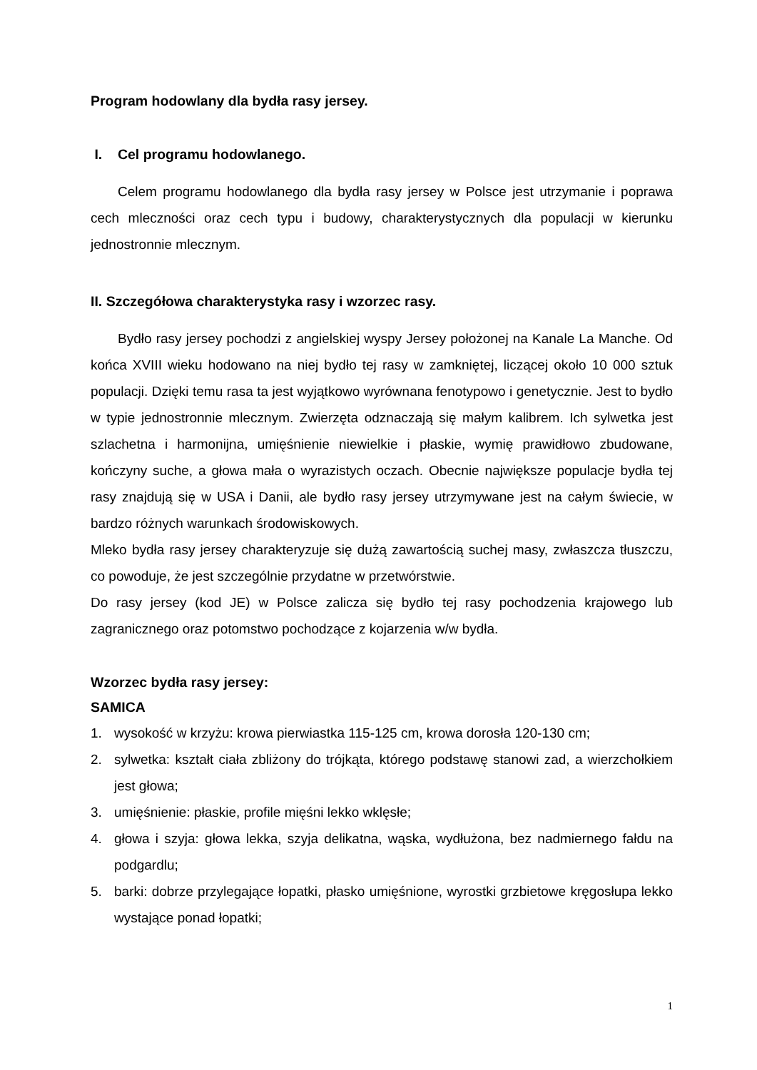Program hodowlany dla bydła rasy jersey.
I. Cel programu hodowlanego.
Celem programu hodowlanego dla bydła rasy jersey w Polsce jest utrzymanie i poprawa cech mleczności oraz cech typu i budowy, charakterystycznych dla populacji w kierunku jednostronnie mlecznym.
II. Szczegółowa charakterystyka rasy i wzorzec rasy.
Bydło rasy jersey pochodzi z angielskiej wyspy Jersey położonej na Kanale La Manche. Od końca XVIII wieku hodowano na niej bydło tej rasy w zamkniętej, liczącej około 10 000 sztuk populacji. Dzięki temu rasa ta jest wyjątkowo wyrównana fenotypowo i genetycznie. Jest to bydło w typie jednostronnie mlecznym. Zwierzęta odznaczają się małym kalibrem. Ich sylwetka jest szlachetna i harmonijna, umięśnienie niewielkie i płaskie, wymię prawidłowo zbudowane, kończyny suche, a głowa mała o wyrazistych oczach. Obecnie największe populacje bydła tej rasy znajdują się w USA i Danii, ale bydło rasy jersey utrzymywane jest na całym świecie, w bardzo różnych warunkach środowiskowych.
Mleko bydła rasy jersey charakteryzuje się dużą zawartością suchej masy, zwłaszcza tłuszczu, co powoduje, że jest szczególnie przydatne w przetwórstwie.
Do rasy jersey (kod JE) w Polsce zalicza się bydło tej rasy pochodzenia krajowego lub zagranicznego oraz potomstwo pochodzące z kojarzenia w/w bydła.
Wzorzec bydła rasy jersey:
SAMICA
1. wysokość w krzyżu: krowa pierwiastka 115-125 cm, krowa dorosła 120-130 cm;
2. sylwetka: kształt ciała zbliżony do trójkąta, którego podstawę stanowi zad, a wierzchołkiem jest głowa;
3. umięśnienie: płaskie, profile mięśni lekko wklęsłe;
4. głowa i szyja: głowa lekka, szyja delikatna, wąska, wydłużona, bez nadmiernego fałdu na podgardlu;
5. barki: dobrze przylegające łopatki, płasko umięśnione, wyrostki grzbietowe kręgosłupa lekko wystające ponad łopatki;
1